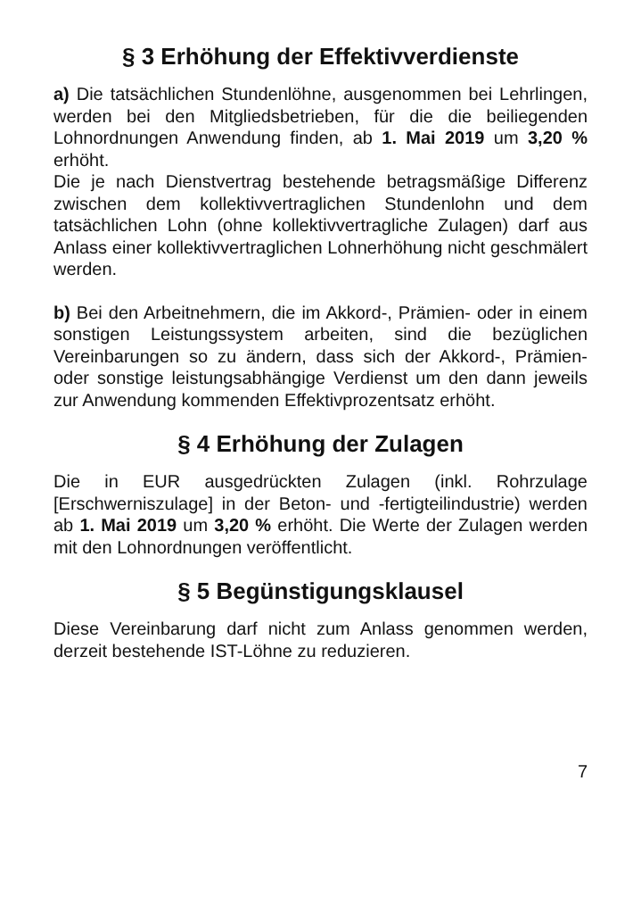§ 3 Erhöhung der Effektivverdienste
a) Die tatsächlichen Stundenlöhne, ausgenommen bei Lehrlingen, werden bei den Mitgliedsbetrieben, für die die beiliegenden Lohnordnungen Anwendung finden, ab 1. Mai 2019 um 3,20 % erhöht.
Die je nach Dienstvertrag bestehende betragsmäßige Differenz zwischen dem kollektivvertraglichen Stundenlohn und dem tatsächlichen Lohn (ohne kollektivvertragliche Zulagen) darf aus Anlass einer kollektivvertraglichen Lohnerhöhung nicht geschmälert werden.
b) Bei den Arbeitnehmern, die im Akkord-, Prämien- oder in einem sonstigen Leistungssystem arbeiten, sind die bezüglichen Vereinbarungen so zu ändern, dass sich der Akkord-, Prämien- oder sonstige leistungsabhängige Verdienst um den dann jeweils zur Anwendung kommenden Effektivprozentsatz erhöht.
§ 4 Erhöhung der Zulagen
Die in EUR ausgedrückten Zulagen (inkl. Rohrzulage [Erschwerniszulage] in der Beton- und -fertigteilindustrie) werden ab 1. Mai 2019 um 3,20 % erhöht. Die Werte der Zulagen werden mit den Lohnordnungen veröffentlicht.
§ 5 Begünstigungsklausel
Diese Vereinbarung darf nicht zum Anlass genommen werden, derzeit bestehende IST-Löhne zu reduzieren.
7